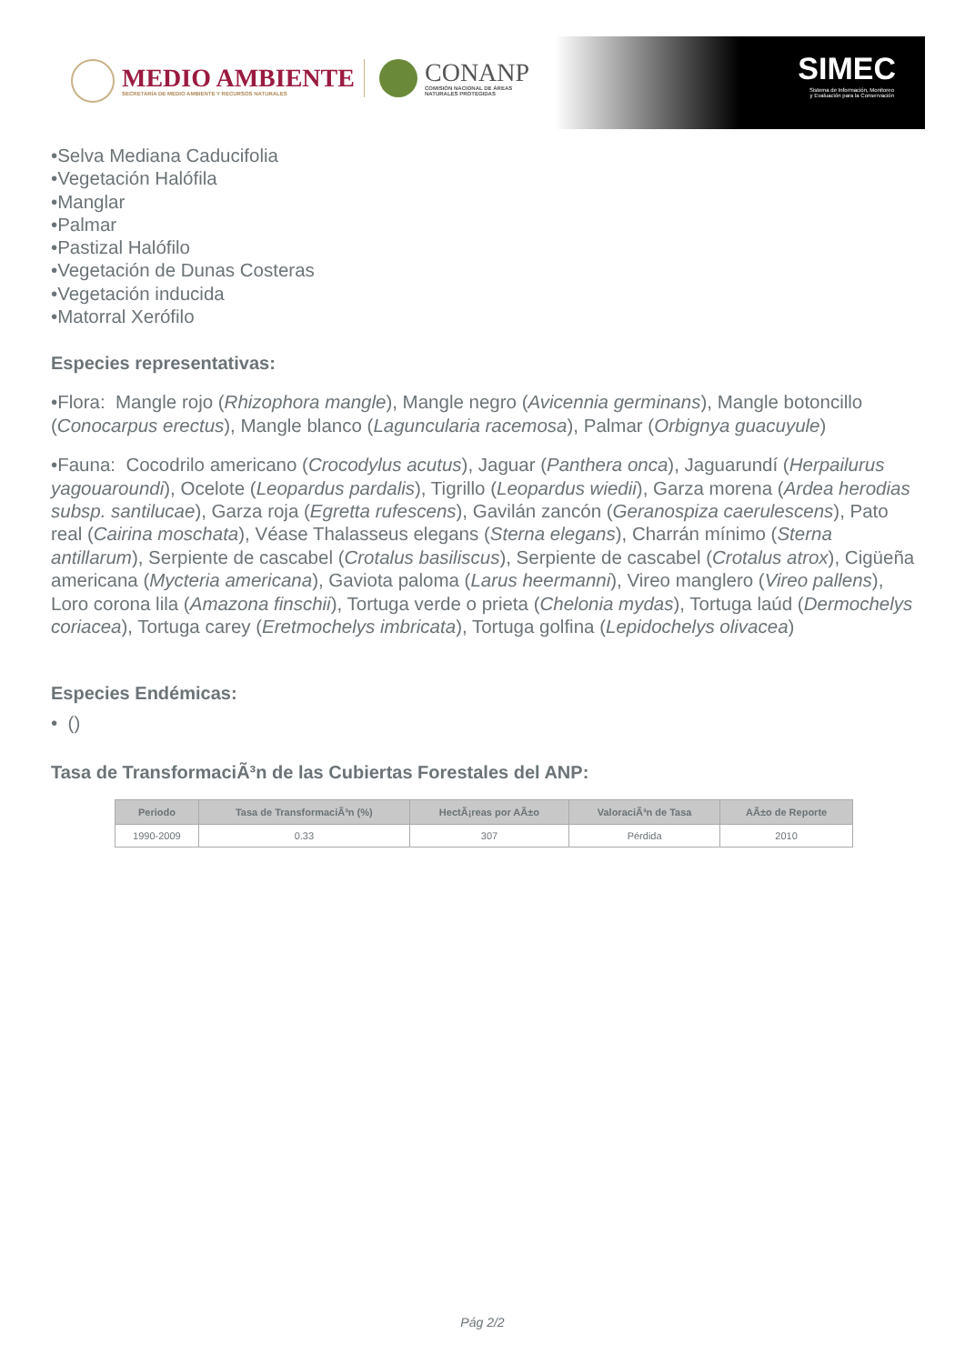MEDIO AMBIENTE
SECRETARÍA DE MEDIO AMBIENTE Y RECURSOS NATURALES
CONANP
COMISIÓN NACIONAL DE ÁREAS
NATURALES PROTEGIDAS
SIMEC
Sistema de Información, Monitoreo
y Evaluación para la Conservación
•Selva Mediana Caducifolia
•Vegetación Halófila
•Manglar
•Palmar
•Pastizal Halófilo
•Vegetación de Dunas Costeras
•Vegetación inducida
•Matorral Xerófilo
Especies representativas:
•Flora: Mangle rojo (Rhizophora mangle), Mangle negro (Avicennia germinans), Mangle botoncillo (Conocarpus erectus), Mangle blanco (Laguncularia racemosa), Palmar (Orbignya guacuyule)
•Fauna: Cocodrilo americano (Crocodylus acutus), Jaguar (Panthera onca), Jaguarundí (Herpailurus yagouaroundi), Ocelote (Leopardus pardalis), Tigrillo (Leopardus wiedii), Garza morena (Ardea herodias subsp. santilucae), Garza roja (Egretta rufescens), Gavilán zancón (Geranospiza caerulescens), Pato real (Cairina moschata), Véase Thalasseus elegans (Sterna elegans), Charrán mínimo (Sterna antillarum), Serpiente de cascabel (Crotalus basiliscus), Serpiente de cascabel (Crotalus atrox), Cigüeña americana (Mycteria americana), Gaviota paloma (Larus heermanni), Vireo manglero (Vireo pallens), Loro corona lila (Amazona finschii), Tortuga verde o prieta (Chelonia mydas), Tortuga laúd (Dermochelys coriacea), Tortuga carey (Eretmochelys imbricata), Tortuga golfina (Lepidochelys olivacea)
Especies Endémicas:
• ()
Tasa de TransformaciÃ³n de las Cubiertas Forestales del ANP:
| Periodo | Tasa de TransformaciÃ³n (%) | HectÃ¡reas por AÃ±o | ValoraciÃ³n de Tasa | AÃ±o de Reporte |
| --- | --- | --- | --- | --- |
| 1990-2009 | 0.33 | 307 | Pérdida | 2010 |
Pág 2/2